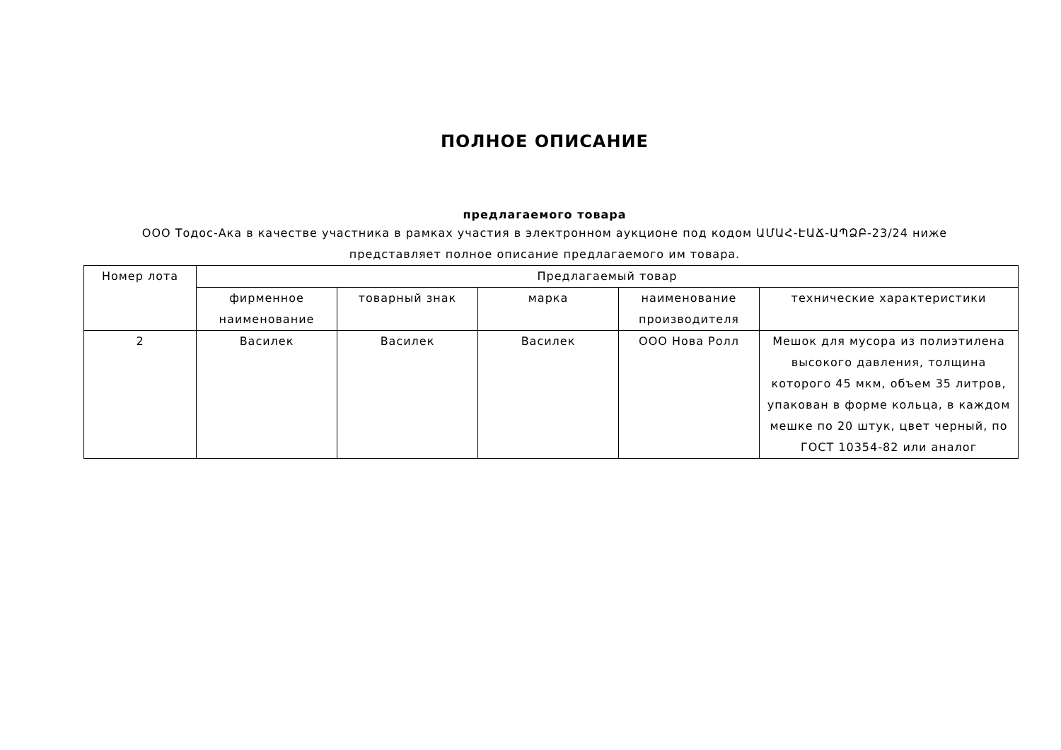ПОЛНОЕ ОПИСАНИЕ
предлагаемого товара
ООО Тодос-Ака в качестве участника в рамках участия в электронном аукционе под кодом ԱՄԱՀ-ԷԱՃ-ԱՊՁԲ-23/24 ниже представляет полное описание предлагаемого им товара.
| Номер лота | Предлагаемый товар | | | | |
| --- | --- | --- | --- | --- | --- |
| | фирменное наименование | товарный знак | марка | наименование производителя | технические характеристики |
| 2 | Василек | Василек | Василек | ООО Нова Ролл | Мешок для мусора из полиэтилена высокого давления, толщина которого 45 мкм, объем 35 литров, упакован в форме кольца, в каждом мешке по 20 штук, цвет черный, по ГОСТ 10354-82 или аналог |